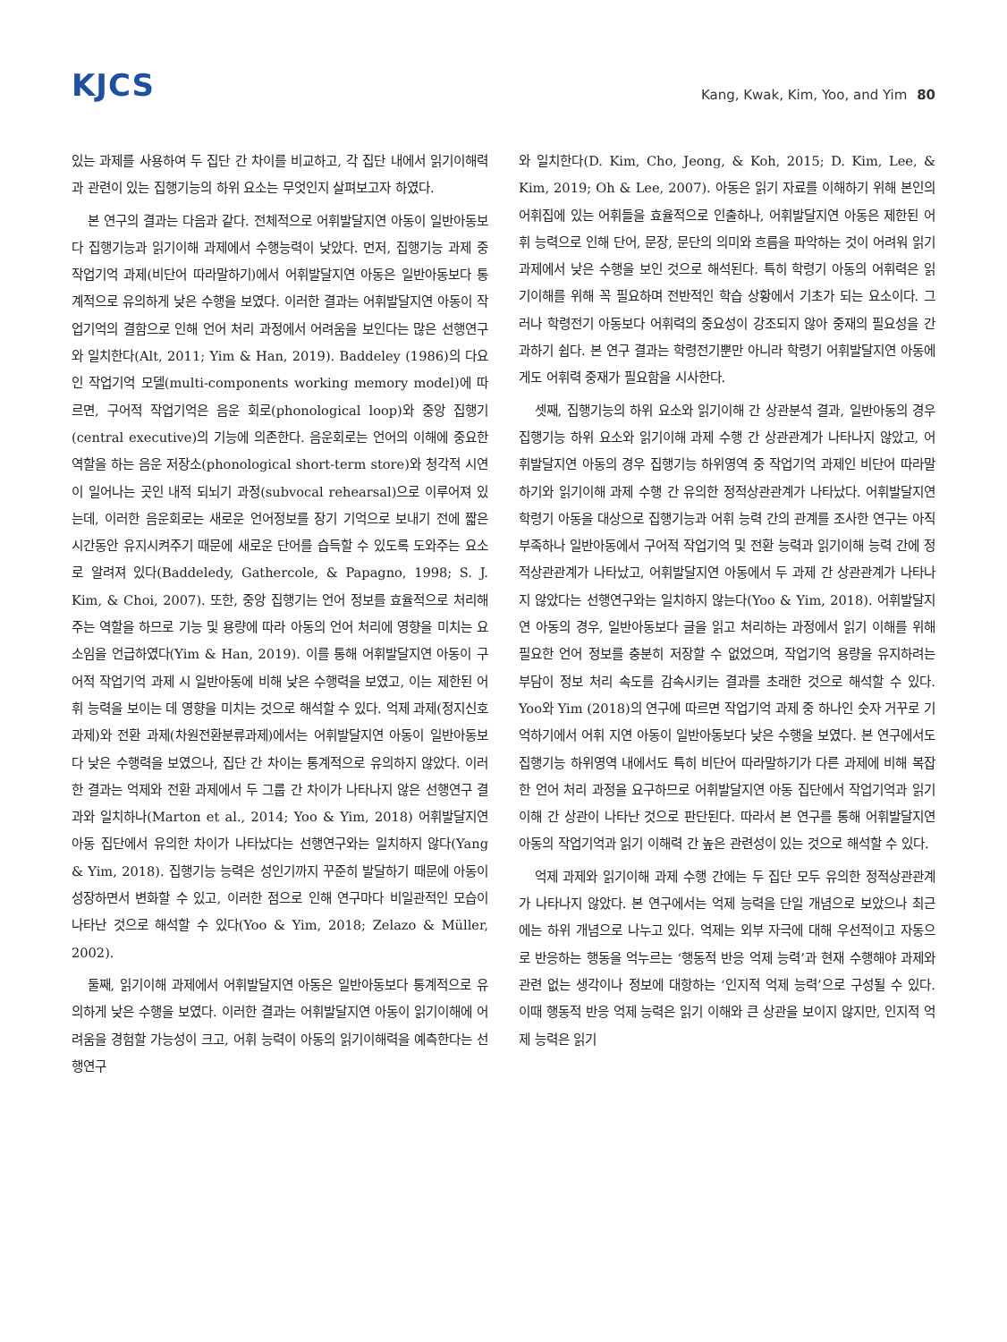KJCS
Kang, Kwak, Kim, Yoo, and Yim 80
있는 과제를 사용하여 두 집단 간 차이를 비교하고, 각 집단 내에서 읽기이해력과 관련이 있는 집행기능의 하위 요소는 무엇인지 살펴보고자 하였다.
본 연구의 결과는 다음과 같다. 전체적으로 어휘발달지연 아동이 일반아동보다 집행기능과 읽기이해 과제에서 수행능력이 낮았다. 먼저, 집행기능 과제 중 작업기억 과제(비단어 따라말하기)에서 어휘발달지연 아동은 일반아동보다 통계적으로 유의하게 낮은 수행을 보였다. 이러한 결과는 어휘발달지연 아동이 작업기억의 결함으로 인해 언어 처리 과정에서 어려움을 보인다는 많은 선행연구와 일치한다(Alt, 2011; Yim & Han, 2019). Baddeley (1986)의 다요인 작업기억 모델(multi-components working memory model)에 따르면, 구어적 작업기억은 음운 회로(phonological loop)와 중앙 집행기(central executive)의 기능에 의존한다. 음운회로는 언어의 이해에 중요한 역할을 하는 음운 저장소(phonological short-term store)와 청각적 시연이 일어나는 곳인 내적 되뇌기 과정(subvocal rehearsal)으로 이루어져 있는데, 이러한 음운회로는 새로운 언어정보를 장기 기억으로 보내기 전에 짧은 시간동안 유지시켜주기 때문에 새로운 단어를 습득할 수 있도록 도와주는 요소로 알려져 있다(Baddeledy, Gathercole, & Papagno, 1998; S. J. Kim, & Choi, 2007). 또한, 중앙 집행기는 언어 정보를 효율적으로 처리해주는 역할을 하므로 기능 및 용량에 따라 아동의 언어 처리에 영향을 미치는 요소임을 언급하였다(Yim & Han, 2019). 이를 통해 어휘발달지연 아동이 구어적 작업기억 과제 시 일반아동에 비해 낮은 수행력을 보였고, 이는 제한된 어휘 능력을 보이는 데 영향을 미치는 것으로 해석할 수 있다. 억제 과제(정지신호과제)와 전환 과제(차원전환분류과제)에서는 어휘발달지연 아동이 일반아동보다 낮은 수행력을 보였으나, 집단 간 차이는 통계적으로 유의하지 않았다. 이러한 결과는 억제와 전환 과제에서 두 그룹 간 차이가 나타나지 않은 선행연구 결과와 일치하나(Marton et al., 2014; Yoo & Yim, 2018) 어휘발달지연 아동 집단에서 유의한 차이가 나타났다는 선행연구와는 일치하지 않다(Yang & Yim, 2018). 집행기능 능력은 성인기까지 꾸준히 발달하기 때문에 아동이 성장하면서 변화할 수 있고, 이러한 점으로 인해 연구마다 비일관적인 모습이 나타난 것으로 해석할 수 있다(Yoo & Yim, 2018; Zelazo & Müller, 2002).
둘째, 읽기이해 과제에서 어휘발달지연 아동은 일반아동보다 통계적으로 유의하게 낮은 수행을 보였다. 이러한 결과는 어휘발달지연 아동이 읽기이해에 어려움을 경험할 가능성이 크고, 어휘 능력이 아동의 읽기이해력을 예측한다는 선행연구
와 일치한다(D. Kim, Cho, Jeong, & Koh, 2015; D. Kim, Lee, & Kim, 2019; Oh & Lee, 2007). 아동은 읽기 자료를 이해하기 위해 본인의 어휘집에 있는 어휘들을 효율적으로 인출하나, 어휘발달지연 아동은 제한된 어휘 능력으로 인해 단어, 문장, 문단의 의미와 흐름을 파악하는 것이 어려워 읽기과제에서 낮은 수행을 보인 것으로 해석된다. 특히 학령기 아동의 어휘력은 읽기이해를 위해 꼭 필요하며 전반적인 학습 상황에서 기초가 되는 요소이다. 그러나 학령전기 아동보다 어휘력의 중요성이 강조되지 않아 중재의 필요성을 간과하기 쉽다. 본 연구 결과는 학령전기뿐만 아니라 학령기 어휘발달지연 아동에게도 어휘력 중재가 필요함을 시사한다.
셋째, 집행기능의 하위 요소와 읽기이해 간 상관분석 결과, 일반아동의 경우 집행기능 하위 요소와 읽기이해 과제 수행 간 상관관계가 나타나지 않았고, 어휘발달지연 아동의 경우 집행기능 하위영역 중 작업기억 과제인 비단어 따라말하기와 읽기이해 과제 수행 간 유의한 정적상관관계가 나타났다. 어휘발달지연 학령기 아동을 대상으로 집행기능과 어휘 능력 간의 관계를 조사한 연구는 아직 부족하나 일반아동에서 구어적 작업기억 및 전환 능력과 읽기이해 능력 간에 정적상관관계가 나타났고, 어휘발달지연 아동에서 두 과제 간 상관관계가 나타나지 않았다는 선행연구와는 일치하지 않는다(Yoo & Yim, 2018). 어휘발달지연 아동의 경우, 일반아동보다 글을 읽고 처리하는 과정에서 읽기 이해를 위해 필요한 언어 정보를 충분히 저장할 수 없었으며, 작업기억 용량을 유지하려는 부담이 정보 처리 속도를 감속시키는 결과를 초래한 것으로 해석할 수 있다. Yoo와 Yim (2018)의 연구에 따르면 작업기억 과제 중 하나인 숫자 거꾸로 기억하기에서 어휘 지연 아동이 일반아동보다 낮은 수행을 보였다. 본 연구에서도 집행기능 하위영역 내에서도 특히 비단어 따라말하기가 다른 과제에 비해 복잡한 언어 처리 과정을 요구하므로 어휘발달지연 아동 집단에서 작업기억과 읽기이해 간 상관이 나타난 것으로 판단된다. 따라서 본 연구를 통해 어휘발달지연 아동의 작업기억과 읽기 이해력 간 높은 관련성이 있는 것으로 해석할 수 있다.
억제 과제와 읽기이해 과제 수행 간에는 두 집단 모두 유의한 정적상관관계가 나타나지 않았다. 본 연구에서는 억제 능력을 단일 개념으로 보았으나 최근에는 하위 개념으로 나누고 있다. 억제는 외부 자극에 대해 우선적이고 자동으로 반응하는 행동을 억누르는 ‘행동적 반응 억제 능력’과 현재 수행해야 과제와 관련 없는 생각이나 정보에 대항하는 ‘인지적 억제 능력’으로 구성될 수 있다. 이때 행동적 반응 억제 능력은 읽기 이해와 큰 상관을 보이지 않지만, 인지적 억제 능력은 읽기